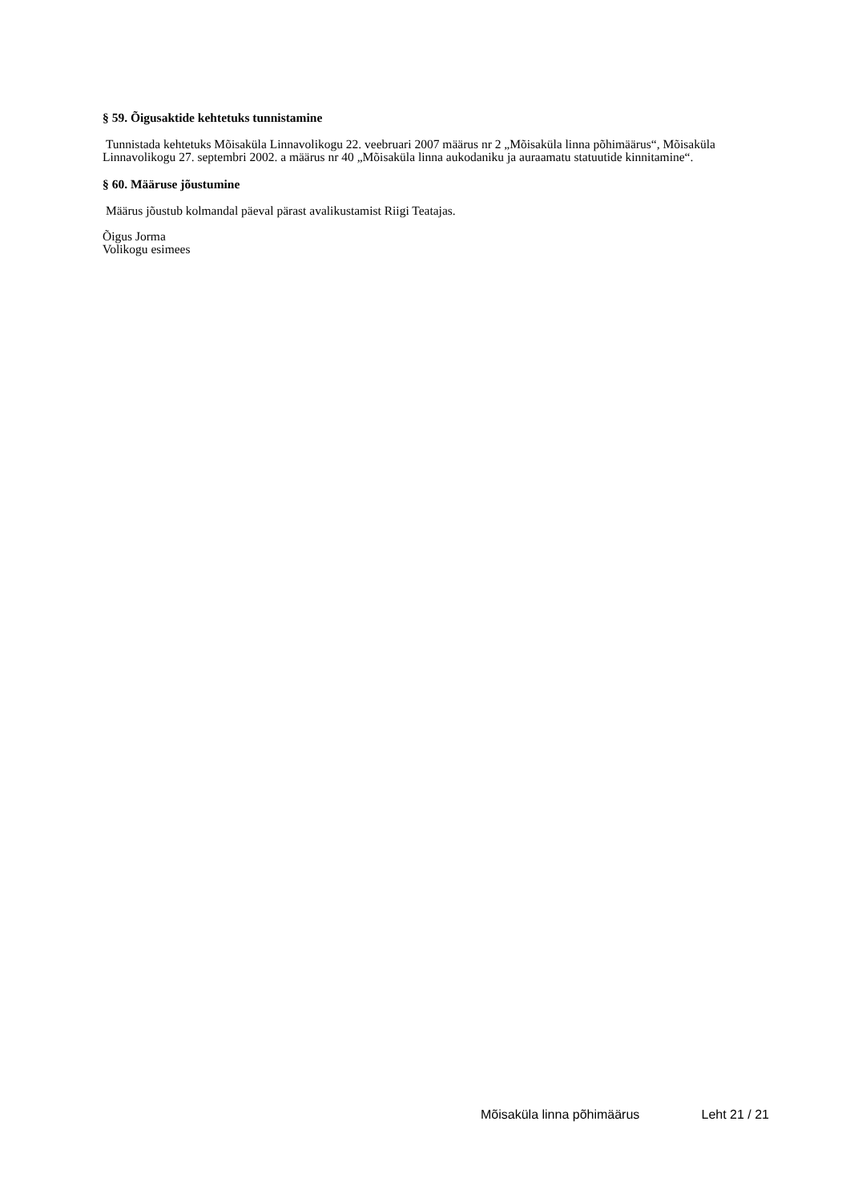§ 59. Õigusaktide kehtetuks tunnistamine
Tunnistada kehtetuks Mõisaküla Linnavolikogu 22. veebruari 2007 määrus nr 2 „Mõisaküla linna põhimäärus“, Mõisaküla Linnavolikogu 27. septembri 2002. a määrus nr 40 „Mõisaküla linna aukodaniku ja auraamatu statuutide kinnitamine“.
§ 60. Määruse jõustumine
Määrus jõustub kolmandal päeval pärast avalikustamist Riigi Teatajas.
Õigus Jorma
Volikogu esimees
Mõisaküla linna põhimäärus Leht 21 / 21